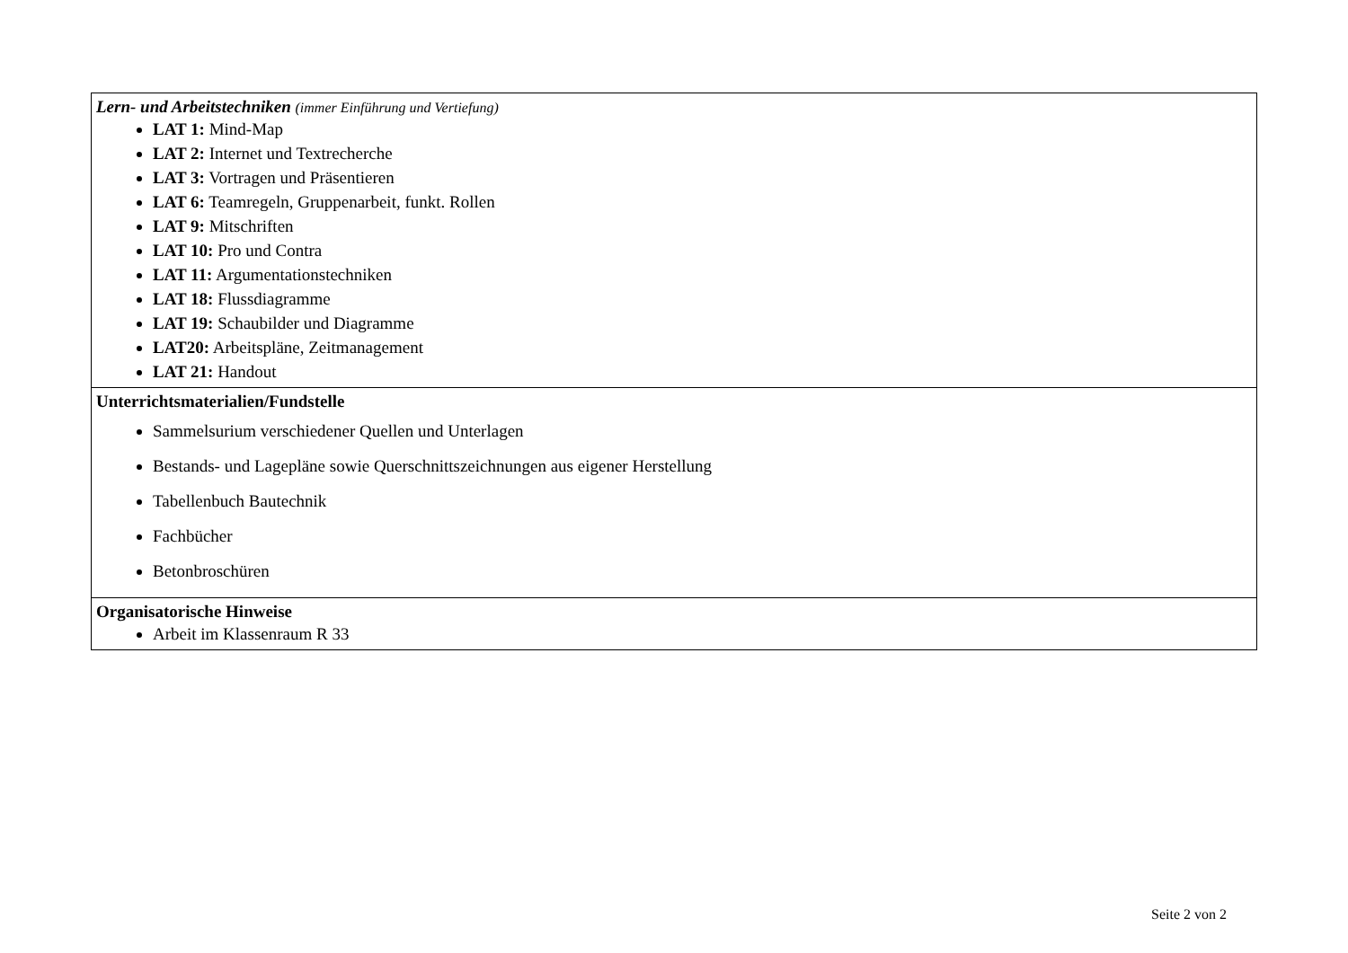| Lern- und Arbeitstechniken (immer Einführung und Vertiefung) LAT 1: Mind-Map LAT 2: Internet und Textrecherche LAT 3: Vortragen und Präsentieren LAT 6: Teamregeln, Gruppenarbeit, funkt. Rollen LAT 9: Mitschriften LAT 10: Pro und Contra LAT 11: Argumentationstechniken LAT 18: Flussdiagramme LAT 19: Schaubilder und Diagramme LAT20: Arbeitspläne, Zeitmanagement LAT 21: Handout |
| Unterrichtsmaterialien/Fundstelle Sammelsurium verschiedener Quellen und Unterlagen Bestands- und Lagepläne sowie Querschnittszeichnungen aus eigener Herstellung Tabellenbuch Bautechnik Fachbücher Betonbroschüren |
| Organisatorische Hinweise Arbeit im Klassenraum R 33 |
Seite 2 von 2